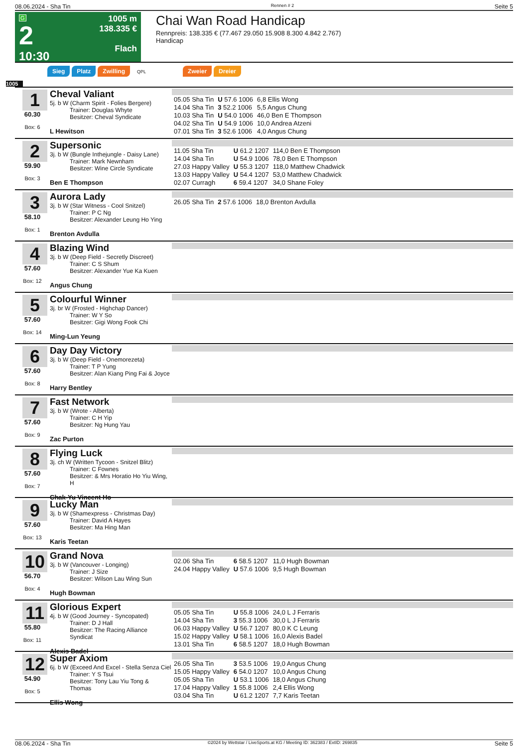08.06.2024 - Sha Tin Rennen # 2 Seite 5
G
2
10:30
1005 m
138.335 €
Flach
Chai Wan Road Handicap
Rennpreis: 138.335 € (77.467 29.050 15.908 8.300 4.842 2.767)
Handicap
Sieg Platz Zwilling QPL Zweier Dreier
1005
1
60.30
Box: 6
Cheval Valiant
5j. b W (Charm Spirit - Folies Bergere)
Trainer: Douglas Whyte
Besitzer: Cheval Syndicate
L Hewitson
| 05.05 Sha Tin | U 57.6 1006 | 6,8 Ellis Wong |
| 14.04 Sha Tin | 3 52.2 1006 | 5,5 Angus Chung |
| 10.03 Sha Tin | U 54.0 1006 | 46,0 Ben E Thompson |
| 04.02 Sha Tin | U 54.9 1006 | 10,0 Andrea Atzeni |
| 07.01 Sha Tin | 3 52.6 1006 | 4,0 Angus Chung |
2
59.90
Box: 3
Supersonic
3j. b W (Bungle Inthejungle - Daisy Lane)
Trainer: Mark Newnham
Besitzer: Wine Circle Syndicate
Ben E Thompson
| 11.05 Sha Tin | U 61.2 1207 | 114,0 Ben E Thompson |
| 14.04 Sha Tin | U 54.9 1006 | 78,0 Ben E Thompson |
| 27.03 Happy Valley | U 55.3 1207 | 118,0 Matthew Chadwick |
| 13.03 Happy Valley | U 54.4 1207 | 53,0 Matthew Chadwick |
| 02.07 Curragh | 6 59.4 1207 | 34,0 Shane Foley |
3
58.10
Box: 1
Aurora Lady
3j. b W (Star Witness - Cool Snitzel)
Trainer: P C Ng
Besitzer: Alexander Leung Ho Ying
Brenton Avdulla
| 26.05 Sha Tin | 2 57.6 1006 | 18,0 Brenton Avdulla |
4
57.60
Box: 12
Blazing Wind
3j. b W (Deep Field - Secretly Discreet)
Trainer: C S Shum
Besitzer: Alexander Yue Ka Kuen
Angus Chung
5
57.60
Box: 14
Colourful Winner
3j. br W (Frosted - Highchap Dancer)
Trainer: W Y So
Besitzer: Gigi Wong Fook Chi
Ming-Lun Yeung
6
57.60
Box: 8
Day Day Victory
3j. b W (Deep Field - Onemorezeta)
Trainer: T P Yung
Besitzer: Alan Kiang Ping Fai & Joyce
Harry Bentley
7
57.60
Box: 9
Fast Network
3j. b W (Wrote - Alberta)
Trainer: C H Yip
Besitzer: Ng Hung Yau
Zac Purton
8
57.60
Box: 7
Flying Luck
3j. ch W (Written Tycoon - Snitzel Blitz)
Trainer: C Fownes
Besitzer: & Mrs Horatio Ho Yiu Wing, H
Chak-Yu Vincent Ho
9
57.60
Box: 13
Lucky Man
3j. b W (Shamexpress - Christmas Day)
Trainer: David A Hayes
Besitzer: Ma Hing Man
Karis Teetan
10
56.70
Box: 4
Grand Nova
3j. b W (Vancouver - Longing)
Trainer: J Size
Besitzer: Wilson Lau Wing Sun
Hugh Bowman
| 02.06 Sha Tin | 6 58.5 1207 | 11,0 Hugh Bowman |
| 24.04 Happy Valley | U 57.6 1006 | 9,5 Hugh Bowman |
11
55.80
Box: 11
Glorious Expert
4j. b W (Good Journey - Syncopated)
Trainer: D J Hall
Besitzer: The Racing Alliance Syndicat
Alexis Badel
| 05.05 Sha Tin | U 55.8 1006 | 24,0 L J Ferraris |
| 14.04 Sha Tin | 3 55.3 1006 | 30,0 L J Ferraris |
| 06.03 Happy Valley | U 56.7 1207 | 80,0 K C Leung |
| 15.02 Happy Valley | U 58.1 1006 | 16,0 Alexis Badel |
| 13.01 Sha Tin | 6 58.5 1207 | 18,0 Hugh Bowman |
12
54.90
Box: 5
Super Axiom
6j. b W (Exceed And Excel - Stella Senza Ciel
Trainer: Y S Tsui
Besitzer: Tony Lau Yiu Tong & Thomas
Ellis Wong
| 26.05 Sha Tin | 3 53.5 1006 | 19,0 Angus Chung |
| 15.05 Happy Valley | 6 54.0 1207 | 10,0 Angus Chung |
| 05.05 Sha Tin | U 53.1 1006 | 18,0 Angus Chung |
| 17.04 Happy Valley | 1 55.8 1006 | 2,4 Ellis Wong |
| 03.04 Sha Tin | U 61.2 1207 | 7,7 Karis Teetan |
08.06.2024 - Sha Tin ©2024 by Wettstar / LiveSports.at KG / Meeting ID: 362383 / ExtID: 269835 Seite 5